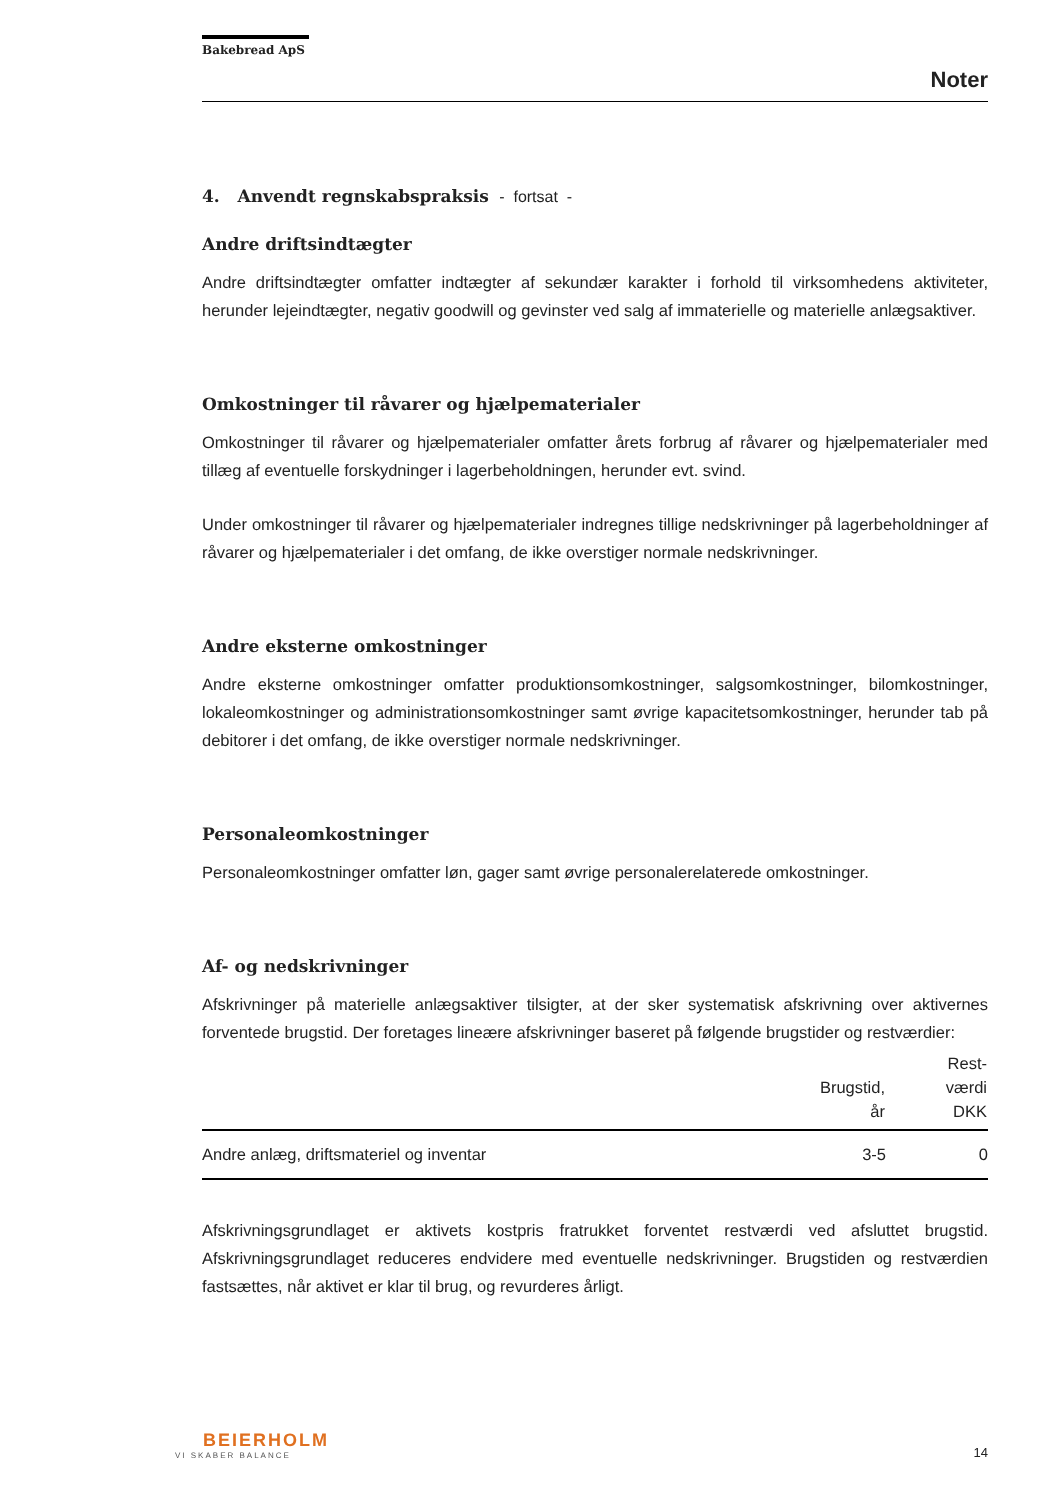Bakebread ApS
Noter
4. Anvendt regnskabspraksis - fortsat -
Andre driftsindtægter
Andre driftsindtægter omfatter indtægter af sekundær karakter i forhold til virksomhedens aktiviteter, herunder lejeindtægter, negativ goodwill og gevinster ved salg af immaterielle og materielle anlægsaktiver.
Omkostninger til råvarer og hjælpematerialer
Omkostninger til råvarer og hjælpematerialer omfatter årets forbrug af råvarer og hjælpematerialer med tillæg af eventuelle forskydninger i lagerbeholdningen, herunder evt. svind.
Under omkostninger til råvarer og hjælpematerialer indregnes tillige nedskrivninger på lagerbeholdninger af råvarer og hjælpematerialer i det omfang, de ikke overstiger normale nedskrivninger.
Andre eksterne omkostninger
Andre eksterne omkostninger omfatter produktionsomkostninger, salgsomkostninger, bilomkostninger, lokaleomkostninger og administrationsomkostninger samt øvrige kapacitetsomkostninger, herunder tab på debitorer i det omfang, de ikke overstiger normale nedskrivninger.
Personaleomkostninger
Personaleomkostninger omfatter løn, gager samt øvrige personalerelaterede omkostninger.
Af- og nedskrivninger
Afskrivninger på materielle anlægsaktiver tilsigter, at der sker systematisk afskrivning over aktivernes forventede brugstid. Der foretages lineære afskrivninger baseret på følgende brugstider og restværdier:
| | Brugstid, år | Rest- værdi DKK |
| --- | --- | --- |
| Andre anlæg, driftsmateriel og inventar | 3-5 | 0 |
Afskrivningsgrundlaget er aktivets kostpris fratrukket forventet restværdi ved afsluttet brugstid. Afskrivningsgrundlaget reduceres endvidere med eventuelle nedskrivninger. Brugstiden og restværdien fastsættes, når aktivet er klar til brug, og revurderes årligt.
BEIERHOLM
VI SKABER BALANCE
14